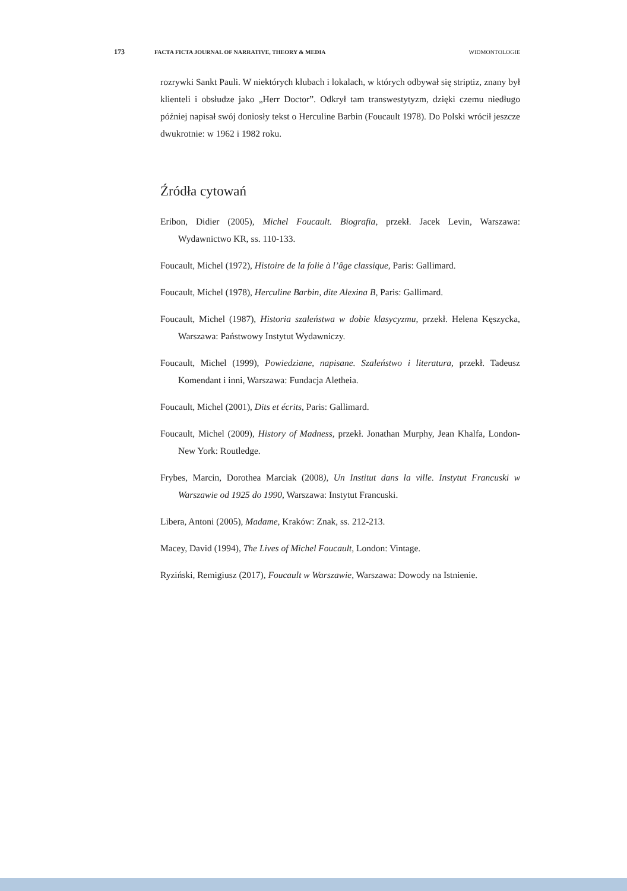173 FACTA FICTA JOURNAL OF NARRATIVE, THEORY & MEDIA WIDMONTOLOGIE
rozrywki Sankt Pauli. W niektórych klubach i lokalach, w których odbywał się striptiz, znany był klienteli i obsłudze jako „Herr Doctor”. Odkrył tam transwestytyzm, dzięki czemu niedługo później napisał swój doniosły tekst o Herculine Barbin (Foucault 1978). Do Polski wrócił jeszcze dwukrotnie: w 1962 i 1982 roku.
Źródła cytowań
Eribon, Didier (2005), Michel Foucault. Biografia, przekł. Jacek Levin, Warszawa: Wydawnictwo KR, ss. 110-133.
Foucault, Michel (1972), Histoire de la folie à l’âge classique, Paris: Gallimard.
Foucault, Michel (1978), Herculine Barbin, dite Alexina B, Paris: Gallimard.
Foucault, Michel (1987), Historia szaleństwa w dobie klasycyzmu, przekł. Helena Kęszycka, Warszawa: Państwowy Instytut Wydawniczy.
Foucault, Michel (1999), Powiedziane, napisane. Szaleństwo i literatura, przekł. Tadeusz Komendant i inni, Warszawa: Fundacja Aletheia.
Foucault, Michel (2001), Dits et écrits, Paris: Gallimard.
Foucault, Michel (2009), History of Madness, przekł. Jonathan Murphy, Jean Khalfa, London-New York: Routledge.
Frybes, Marcin, Dorothea Marciak (2008), Un Institut dans la ville. Instytut Francuski w Warszawie od 1925 do 1990, Warszawa: Instytut Francuski.
Libera, Antoni (2005), Madame, Kraków: Znak, ss. 212-213.
Macey, David (1994), The Lives of Michel Foucault, London: Vintage.
Ryziński, Remigiusz (2017), Foucault w Warszawie, Warszawa: Dowody na Istnienie.